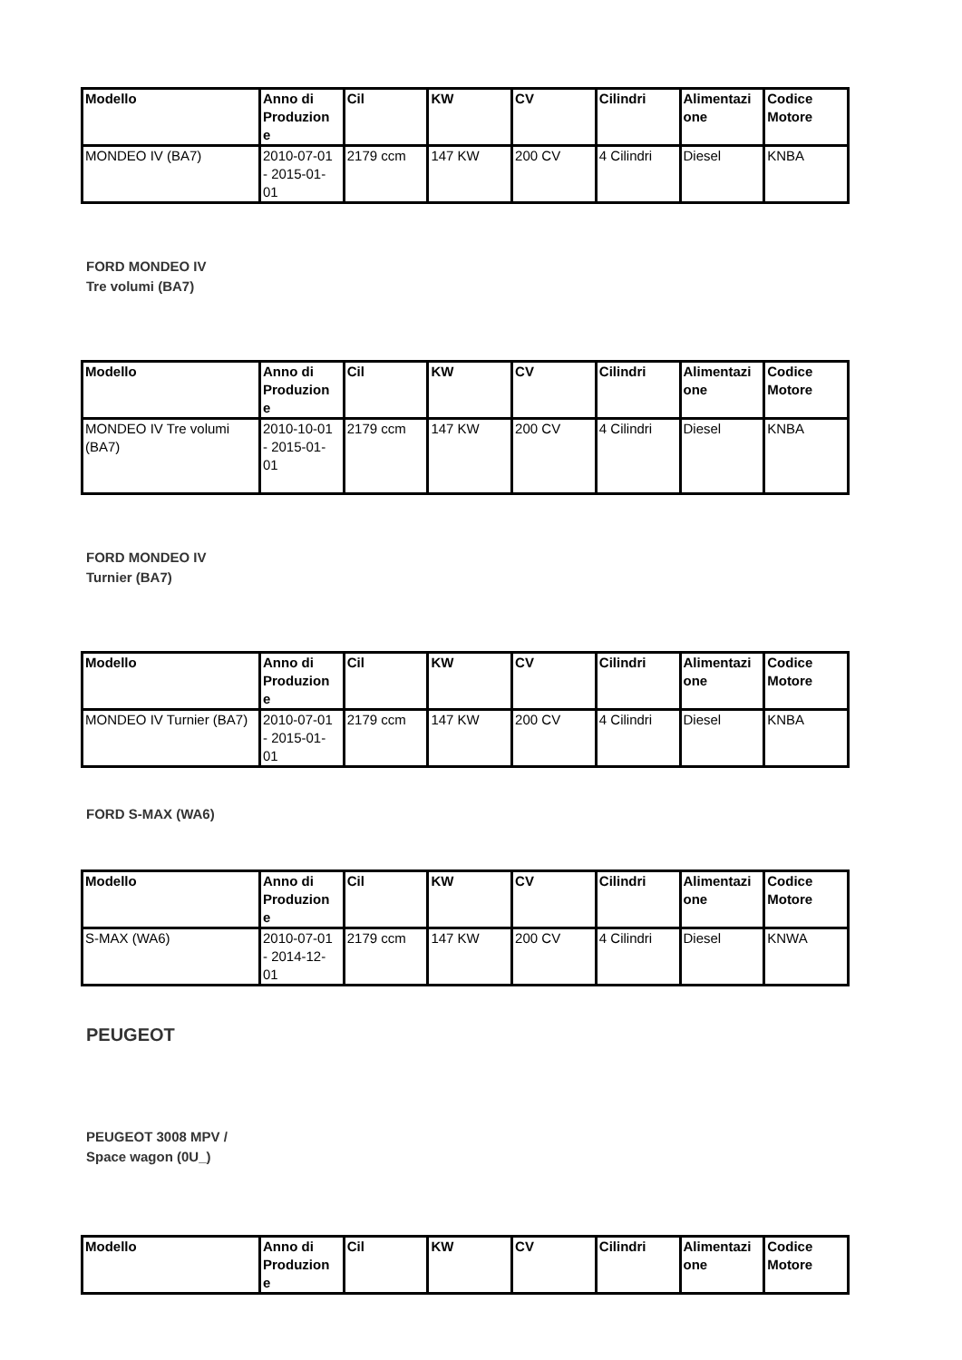| Modello | Anno di Produzion e | Cil | KW | CV | Cilindri | Alimentazi one | Codice Motore |
| --- | --- | --- | --- | --- | --- | --- | --- |
| MONDEO IV (BA7) | 2010-07-01 - 2015-01-01 | 2179 ccm | 147 KW | 200 CV | 4 Cilindri | Diesel | KNBA |
FORD MONDEO IV
Tre volumi (BA7)
| Modello | Anno di Produzion e | Cil | KW | CV | Cilindri | Alimentazi one | Codice Motore |
| --- | --- | --- | --- | --- | --- | --- | --- |
| MONDEO IV Tre volumi (BA7) | 2010-10-01 - 2015-01-01 | 2179 ccm | 147 KW | 200 CV | 4 Cilindri | Diesel | KNBA |
FORD MONDEO IV
Turnier (BA7)
| Modello | Anno di Produzion e | Cil | KW | CV | Cilindri | Alimentazi one | Codice Motore |
| --- | --- | --- | --- | --- | --- | --- | --- |
| MONDEO IV Turnier (BA7) | 2010-07-01 - 2015-01-01 | 2179 ccm | 147 KW | 200 CV | 4 Cilindri | Diesel | KNBA |
FORD S-MAX (WA6)
| Modello | Anno di Produzion e | Cil | KW | CV | Cilindri | Alimentazi one | Codice Motore |
| --- | --- | --- | --- | --- | --- | --- | --- |
| S-MAX (WA6) | 2010-07-01 - 2014-12-01 | 2179 ccm | 147 KW | 200 CV | 4 Cilindri | Diesel | KNWA |
PEUGEOT
PEUGEOT 3008 MPV /
Space wagon (0U_)
| Modello | Anno di Produzion e | Cil | KW | CV | Cilindri | Alimentazi one | Codice Motore |
| --- | --- | --- | --- | --- | --- | --- | --- |